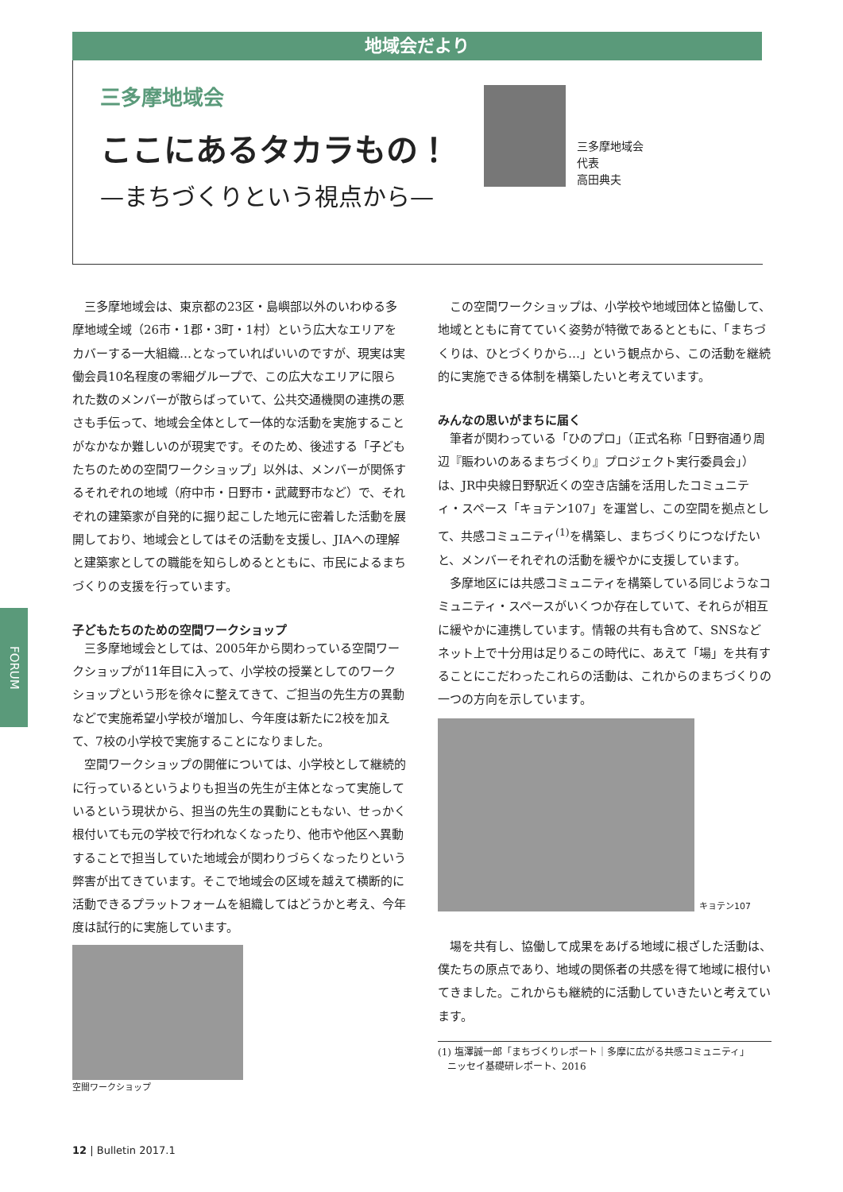地域会だより
三多摩地域会
ここにあるタカラもの！
—まちづくりという視点から—
三多摩地域会
代表
高田典夫
FORUM
三多摩地域会は、東京都の23区・島嶼部以外のいわゆる多摩地域全域（26市・1郡・3町・1村）という広大なエリアをカバーする一大組織…となっていればいいのですが、現実は実働会員10名程度の零細グループで、この広大なエリアに限られた数のメンバーが散らばっていて、公共交通機関の連携の悪さも手伝って、地域会全体として一体的な活動を実施することがなかなか難しいのが現実です。そのため、後述する「子どもたちのための空間ワークショップ」以外は、メンバーが関係するそれぞれの地域（府中市・日野市・武蔵野市など）で、それぞれの建築家が自発的に掘り起こした地元に密着した活動を展開しており、地域会としてはその活動を支援し、JIAへの理解と建築家としての職能を知らしめるとともに、市民によるまちづくりの支援を行っています。
子どもたちのための空間ワークショップ
三多摩地域会としては、2005年から関わっている空間ワークショップが11年目に入って、小学校の授業としてのワークショップという形を徐々に整えてきて、ご担当の先生方の異動などで実施希望小学校が増加し、今年度は新たに2校を加えて、7校の小学校で実施することになりました。
空間ワークショップの開催については、小学校として継続的に行っているというよりも担当の先生が主体となって実施しているという現状から、担当の先生の異動にともない、せっかく根付いても元の学校で行われなくなったり、他市や他区へ異動することで担当していた地域会が関わりづらくなったりという弊害が出てきています。そこで地域会の区域を越えて横断的に活動できるプラットフォームを組織してはどうかと考え、今年度は試行的に実施しています。
空間ワークショップ
この空間ワークショップは、小学校や地域団体と協働して、地域とともに育てていく姿勢が特徴であるとともに、「まちづくりは、ひとづくりから…」という観点から、この活動を継続的に実施できる体制を構築したいと考えています。
みんなの思いがまちに届く
筆者が関わっている「ひのプロ」（正式名称「日野宿通り周辺『賑わいのあるまちづくり』プロジェクト実行委員会」）は、JR中央線日野駅近くの空き店舗を活用したコミュニティ・スペース「キョテン107」を運営し、この空間を拠点として、共感コミュニティ<sup>(1)</sup>を構築し、まちづくりにつなげたいと、メンバーそれぞれの活動を緩やかに支援しています。
多摩地区には共感コミュニティを構築している同じようなコミュニティ・スペースがいくつか存在していて、それらが相互に緩やかに連携しています。情報の共有も含めて、SNSなどネット上で十分用は足りるこの時代に、あえて「場」を共有することにこだわったこれらの活動は、これからのまちづくりの一つの方向を示しています。
キョテン107
場を共有し、協働して成果をあげる地域に根ざした活動は、僕たちの原点であり、地域の関係者の共感を得て地域に根付いてきました。これからも継続的に活動していきたいと考えています。
(1) 塩澤誠一郎「まちづくりレポート｜多摩に広がる共感コミュニティ」
　ニッセイ基礎研レポート、2016
12 | Bulletin 2017.1